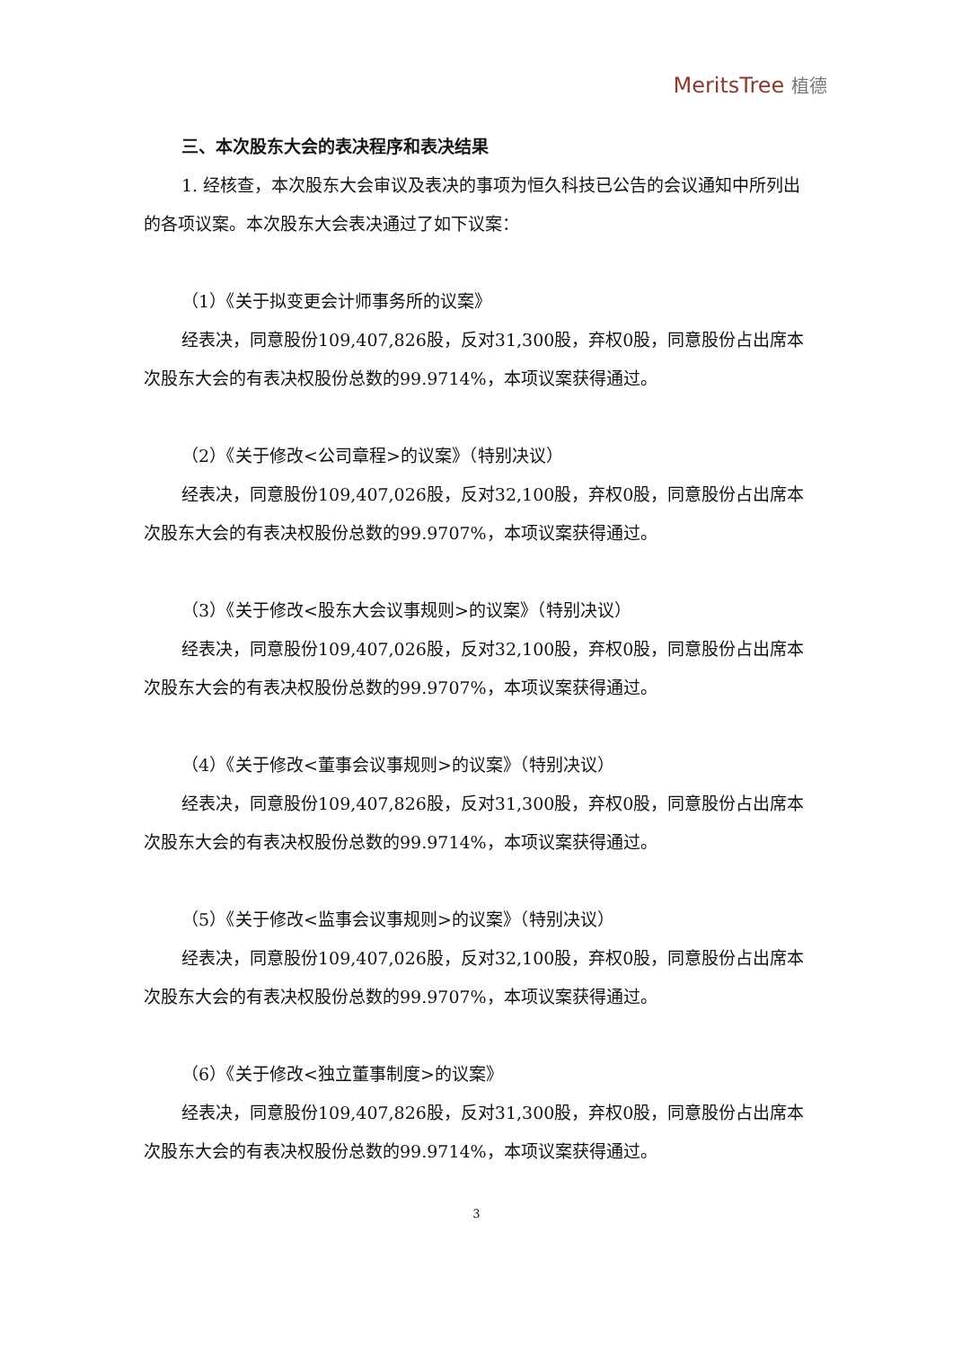MeritsTree 植德
三、本次股东大会的表决程序和表决结果
1. 经核查，本次股东大会审议及表决的事项为恒久科技已公告的会议通知中所列出的各项议案。本次股东大会表决通过了如下议案：
（1）《关于拟变更会计师事务所的议案》
经表决，同意股份109,407,826股，反对31,300股，弃权0股，同意股份占出席本次股东大会的有表决权股份总数的99.9714%，本项议案获得通过。
（2）《关于修改<公司章程>的议案》（特别决议）
经表决，同意股份109,407,026股，反对32,100股，弃权0股，同意股份占出席本次股东大会的有表决权股份总数的99.9707%，本项议案获得通过。
（3）《关于修改<股东大会议事规则>的议案》（特别决议）
经表决，同意股份109,407,026股，反对32,100股，弃权0股，同意股份占出席本次股东大会的有表决权股份总数的99.9707%，本项议案获得通过。
（4）《关于修改<董事会议事规则>的议案》（特别决议）
经表决，同意股份109,407,826股，反对31,300股，弃权0股，同意股份占出席本次股东大会的有表决权股份总数的99.9714%，本项议案获得通过。
（5）《关于修改<监事会议事规则>的议案》（特别决议）
经表决，同意股份109,407,026股，反对32,100股，弃权0股，同意股份占出席本次股东大会的有表决权股份总数的99.9707%，本项议案获得通过。
（6）《关于修改<独立董事制度>的议案》
经表决，同意股份109,407,826股，反对31,300股，弃权0股，同意股份占出席本次股东大会的有表决权股份总数的99.9714%，本项议案获得通过。
3